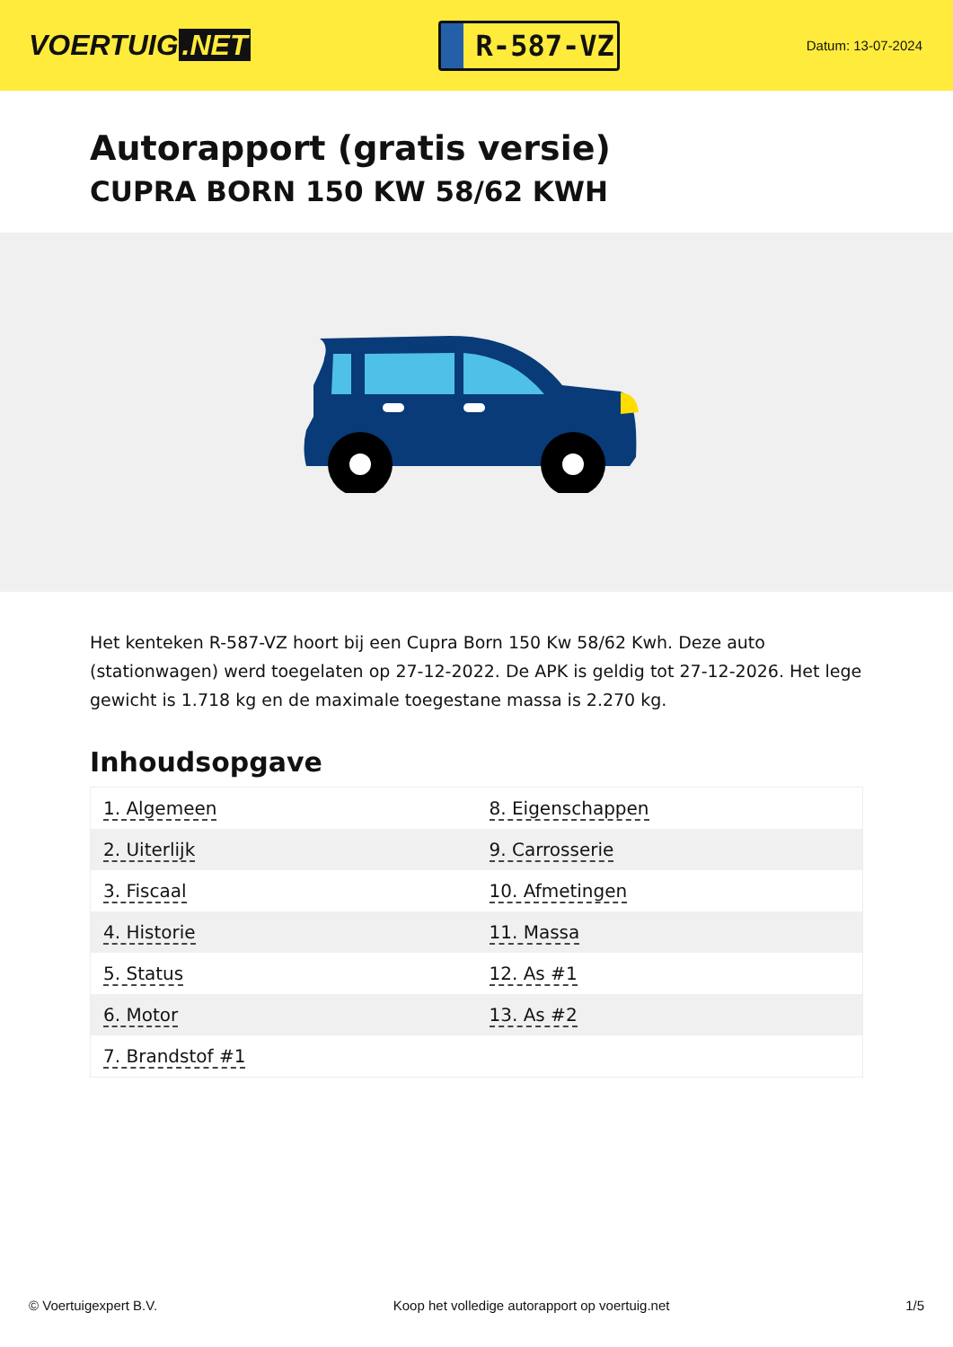VOERTUIG.NET
R-587-VZ
Datum: 13-07-2024
Autorapport (gratis versie)
CUPRA BORN 150 KW 58/62 KWH
Het kenteken R-587-VZ hoort bij een Cupra Born 150 Kw 58/62 Kwh. Deze auto (stationwagen) werd toegelaten op 27-12-2022. De APK is geldig tot 27-12-2026. Het lege gewicht is 1.718 kg en de maximale toegestane massa is 2.270 kg.
Inhoudsopgave
| 1. Algemeen | 8. Eigenschappen |
| 2. Uiterlijk | 9. Carrosserie |
| 3. Fiscaal | 10. Afmetingen |
| 4. Historie | 11. Massa |
| 5. Status | 12. As #1 |
| 6. Motor | 13. As #2 |
| 7. Brandstof #1 | |
© Voertuigexpert B.V. Koop het volledige autorapport op voertuig.net 1/5